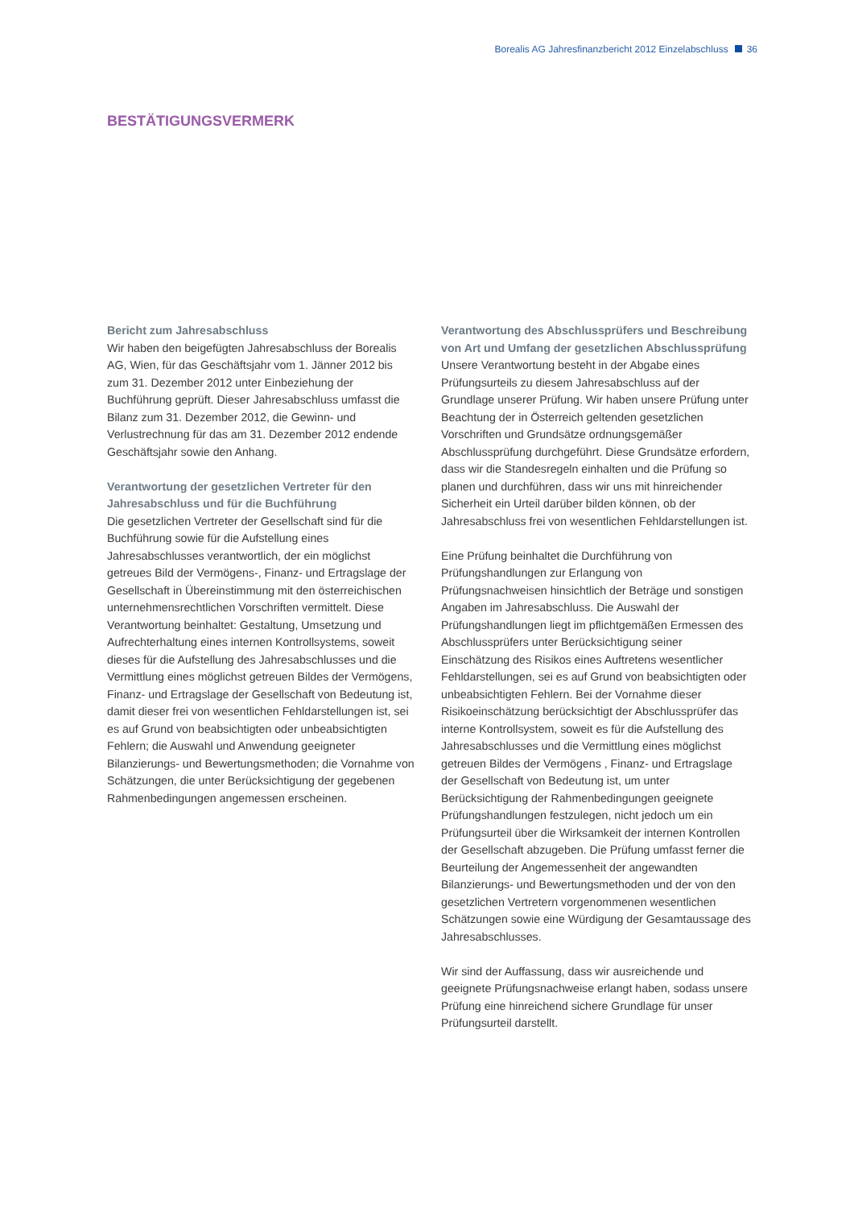Borealis AG Jahresfinanzbericht 2012 Einzelabschluss 36
BESTÄTIGUNGSVERMERK
Bericht zum Jahresabschluss
Wir haben den beigefügten Jahresabschluss der Borealis AG, Wien, für das Geschäftsjahr vom 1. Jänner 2012 bis zum 31. Dezember 2012 unter Einbeziehung der Buchführung geprüft. Dieser Jahresabschluss umfasst die Bilanz zum 31. Dezember 2012, die Gewinn- und Verlustrechnung für das am 31. Dezember 2012 endende Geschäftsjahr sowie den Anhang.
Verantwortung der gesetzlichen Vertreter für den Jahresabschluss und für die Buchführung
Die gesetzlichen Vertreter der Gesellschaft sind für die Buchführung sowie für die Aufstellung eines Jahresabschlusses verantwortlich, der ein möglichst getreues Bild der Vermögens-, Finanz- und Ertragslage der Gesellschaft in Übereinstimmung mit den österreichischen unternehmensrechtlichen Vorschriften vermittelt. Diese Verantwortung beinhaltet: Gestaltung, Umsetzung und Aufrechterhaltung eines internen Kontrollsystems, soweit dieses für die Aufstellung des Jahresabschlusses und die Vermittlung eines möglichst getreuen Bildes der Vermögens, Finanz- und Ertragslage der Gesellschaft von Bedeutung ist, damit dieser frei von wesentlichen Fehldarstellungen ist, sei es auf Grund von beabsichtigten oder unbeabsichtigten Fehlern; die Auswahl und Anwendung geeigneter Bilanzierungs- und Bewertungsmethoden; die Vornahme von Schätzungen, die unter Berücksichtigung der gegebenen Rahmenbedingungen angemessen erscheinen.
Verantwortung des Abschlussprüfers und Beschreibung von Art und Umfang der gesetzlichen Abschlussprüfung
Unsere Verantwortung besteht in der Abgabe eines Prüfungsurteils zu diesem Jahresabschluss auf der Grundlage unserer Prüfung. Wir haben unsere Prüfung unter Beachtung der in Österreich geltenden gesetzlichen Vorschriften und Grundsätze ordnungsgemäßer Abschlussprüfung durchgeführt. Diese Grundsätze erfordern, dass wir die Standesregeln einhalten und die Prüfung so planen und durchführen, dass wir uns mit hinreichender Sicherheit ein Urteil darüber bilden können, ob der Jahresabschluss frei von wesentlichen Fehldarstellungen ist.
Eine Prüfung beinhaltet die Durchführung von Prüfungshandlungen zur Erlangung von Prüfungsnachweisen hinsichtlich der Beträge und sonstigen Angaben im Jahresabschluss. Die Auswahl der Prüfungshandlungen liegt im pflichtgemäßen Ermessen des Abschlussprüfers unter Berücksichtigung seiner Einschätzung des Risikos eines Auftretens wesentlicher Fehldarstellungen, sei es auf Grund von beabsichtigten oder unbeabsichtigten Fehlern. Bei der Vornahme dieser Risikoeinschätzung berücksichtigt der Abschlussprüfer das interne Kontrollsystem, soweit es für die Aufstellung des Jahresabschlusses und die Vermittlung eines möglichst getreuen Bildes der Vermögens , Finanz- und Ertragslage der Gesellschaft von Bedeutung ist, um unter Berücksichtigung der Rahmenbedingungen geeignete Prüfungshandlungen festzulegen, nicht jedoch um ein Prüfungsurteil über die Wirksamkeit der internen Kontrollen der Gesellschaft abzugeben. Die Prüfung umfasst ferner die Beurteilung der Angemessenheit der angewandten Bilanzierungs- und Bewertungsmethoden und der von den gesetzlichen Vertretern vorgenommenen wesentlichen Schätzungen sowie eine Würdigung der Gesamtaussage des Jahresabschlusses.
Wir sind der Auffassung, dass wir ausreichende und geeignete Prüfungsnachweise erlangt haben, sodass unsere Prüfung eine hinreichend sichere Grundlage für unser Prüfungsurteil darstellt.